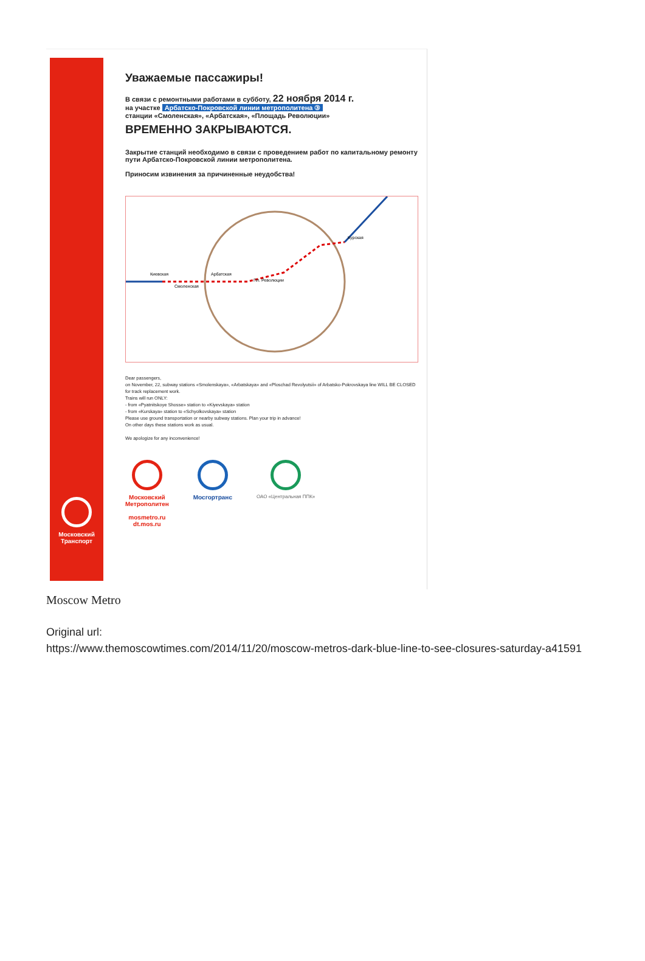Московский
Транспорт
Уважаемые пассажиры!
В связи с ремонтными работами в субботу, 22 ноября 2014 г.
на участке Арбатско-Покровской линии метрополитена ③
станции «Смоленская», «Арбатская», «Площадь Революции»
ВРЕМЕННО ЗАКРЫВАЮТСЯ.
Закрытие станций необходимо в связи с проведением работ по капитальному ремонту пути Арбатско-Покровской линии метрополитена.
Приносим извинения за причиненные неудобства!
Киевская
Смоленская
Арбатская
Пл. Революции
Курская
Dear passengers,
on November, 22, subway stations «Smolenskaya», «Arbatskaya» and «Ploschad Revolyutsii» of Arbatsko-Pokrovskaya line WILL BE CLOSED for track replacement work.
Trains will run ONLY:
- from «Pyatnitskoye Shosse» station to «Kiyevskaya» station
- from «Kurskaya» station to «Schyolkovskaya» station
Please use ground transportation or nearby subway stations. Plan your trip in advance!
On other days these stations work as usual.
We apologize for any inconvenience!
Московский
Метрополитен
mosmetro.ru
dt.mos.ru
Мосгортранс
ОАО «Центральная ППК»
Moscow Metro
Original url:
https://www.themoscowtimes.com/2014/11/20/moscow-metros-dark-blue-line-to-see-closures-saturday-a41591